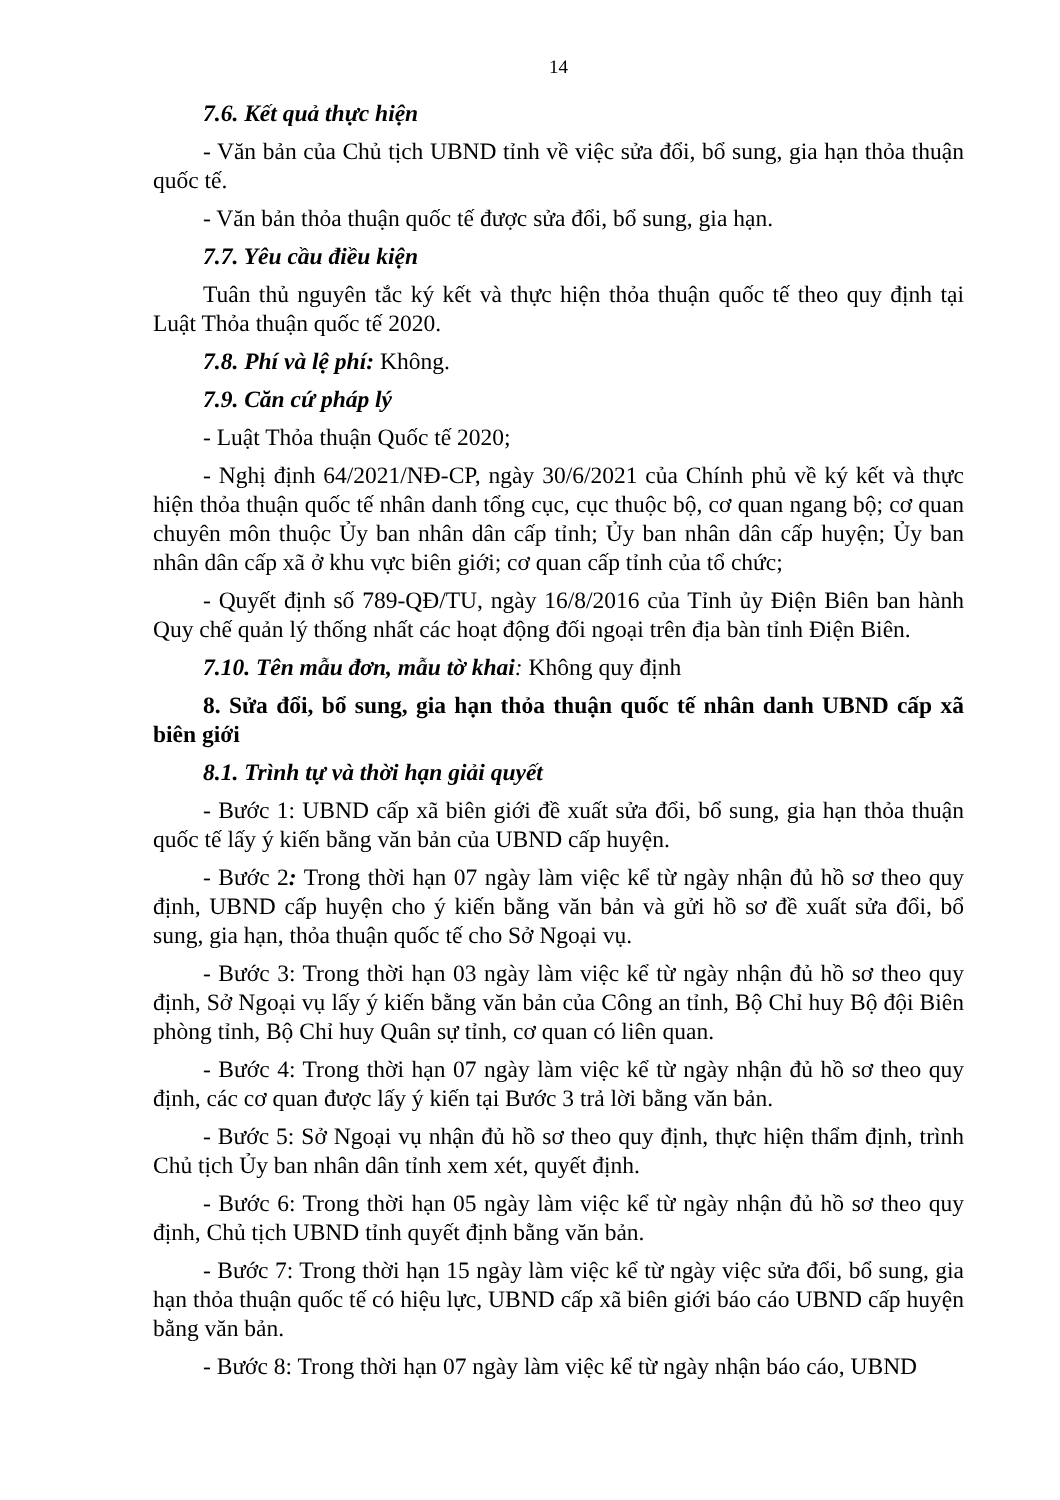14
7.6. Kết quả thực hiện
- Văn bản của Chủ tịch UBND tỉnh về việc sửa đổi, bổ sung, gia hạn thỏa thuận quốc tế.
- Văn bản thỏa thuận quốc tế được sửa đổi, bổ sung, gia hạn.
7.7. Yêu cầu điều kiện
Tuân thủ nguyên tắc ký kết và thực hiện thỏa thuận quốc tế theo quy định tại Luật Thỏa thuận quốc tế 2020.
7.8. Phí và lệ phí: Không.
7.9. Căn cứ pháp lý
- Luật Thỏa thuận Quốc tế 2020;
- Nghị định 64/2021/NĐ-CP, ngày 30/6/2021 của Chính phủ về ký kết và thực hiện thỏa thuận quốc tế nhân danh tổng cục, cục thuộc bộ, cơ quan ngang bộ; cơ quan chuyên môn thuộc Ủy ban nhân dân cấp tỉnh; Ủy ban nhân dân cấp huyện; Ủy ban nhân dân cấp xã ở khu vực biên giới; cơ quan cấp tỉnh của tổ chức;
- Quyết định số 789-QĐ/TU, ngày 16/8/2016 của Tỉnh ủy Điện Biên ban hành Quy chế quản lý thống nhất các hoạt động đối ngoại trên địa bàn tỉnh Điện Biên.
7.10. Tên mẫu đơn, mẫu tờ khai: Không quy định
8. Sửa đổi, bổ sung, gia hạn thỏa thuận quốc tế nhân danh UBND cấp xã biên giới
8.1. Trình tự và thời hạn giải quyết
- Bước 1: UBND cấp xã biên giới đề xuất sửa đổi, bổ sung, gia hạn thỏa thuận quốc tế lấy ý kiến bằng văn bản của UBND cấp huyện.
- Bước 2: Trong thời hạn 07 ngày làm việc kể từ ngày nhận đủ hồ sơ theo quy định, UBND cấp huyện cho ý kiến bằng văn bản và gửi hồ sơ đề xuất sửa đổi, bổ sung, gia hạn, thỏa thuận quốc tế cho Sở Ngoại vụ.
- Bước 3: Trong thời hạn 03 ngày làm việc kể từ ngày nhận đủ hồ sơ theo quy định, Sở Ngoại vụ lấy ý kiến bằng văn bản của Công an tỉnh, Bộ Chỉ huy Bộ đội Biên phòng tỉnh, Bộ Chỉ huy Quân sự tỉnh, cơ quan có liên quan.
- Bước 4: Trong thời hạn 07 ngày làm việc kể từ ngày nhận đủ hồ sơ theo quy định, các cơ quan được lấy ý kiến tại Bước 3 trả lời bằng văn bản.
- Bước 5: Sở Ngoại vụ nhận đủ hồ sơ theo quy định, thực hiện thẩm định, trình Chủ tịch Ủy ban nhân dân tỉnh xem xét, quyết định.
- Bước 6: Trong thời hạn 05 ngày làm việc kể từ ngày nhận đủ hồ sơ theo quy định, Chủ tịch UBND tỉnh quyết định bằng văn bản.
- Bước 7: Trong thời hạn 15 ngày làm việc kể từ ngày việc sửa đổi, bổ sung, gia hạn thỏa thuận quốc tế có hiệu lực, UBND cấp xã biên giới báo cáo UBND cấp huyện bằng văn bản.
- Bước 8: Trong thời hạn 07 ngày làm việc kể từ ngày nhận báo cáo, UBND